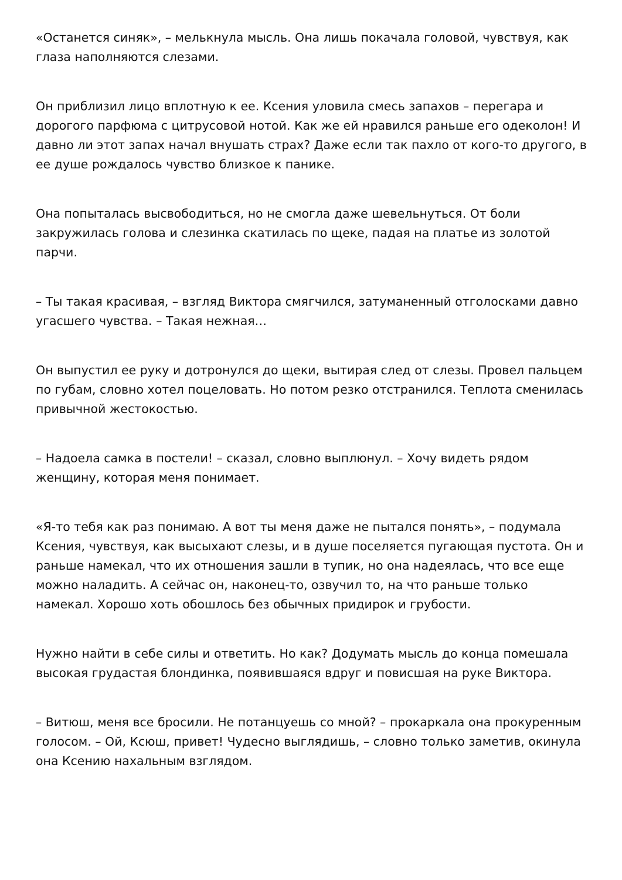«Останется синяк», – мелькнула мысль. Она лишь покачала головой, чувствуя, как глаза наполняются слезами.
Он приблизил лицо вплотную к ее. Ксения уловила смесь запахов – перегара и дорогого парфюма с цитрусовой нотой. Как же ей нравился раньше его одеколон! И давно ли этот запах начал внушать страх? Даже если так пахло от кого-то другого, в ее душе рождалось чувство близкое к панике.
Она попыталась высвободиться, но не смогла даже шевельнуться. От боли закружилась голова и слезинка скатилась по щеке, падая на платье из золотой парчи.
– Ты такая красивая, – взгляд Виктора смягчился, затуманенный отголосками давно угасшего чувства. – Такая нежная…
Он выпустил ее руку и дотронулся до щеки, вытирая след от слезы. Провел пальцем по губам, словно хотел поцеловать. Но потом резко отстранился. Теплота сменилась привычной жестокостью.
– Надоела самка в постели! – сказал, словно выплюнул. – Хочу видеть рядом женщину, которая меня понимает.
«Я-то тебя как раз понимаю. А вот ты меня даже не пытался понять», – подумала Ксения, чувствуя, как высыхают слезы, и в душе поселяется пугающая пустота. Он и раньше намекал, что их отношения зашли в тупик, но она надеялась, что все еще можно наладить. А сейчас он, наконец-то, озвучил то, на что раньше только намекал. Хорошо хоть обошлось без обычных придирок и грубости.
Нужно найти в себе силы и ответить. Но как? Додумать мысль до конца помешала высокая грудастая блондинка, появившаяся вдруг и повисшая на руке Виктора.
– Витюш, меня все бросили. Не потанцуешь со мной? – прокаркала она прокуренным голосом. – Ой, Ксюш, привет! Чудесно выглядишь, – словно только заметив, окинула она Ксению нахальным взглядом.